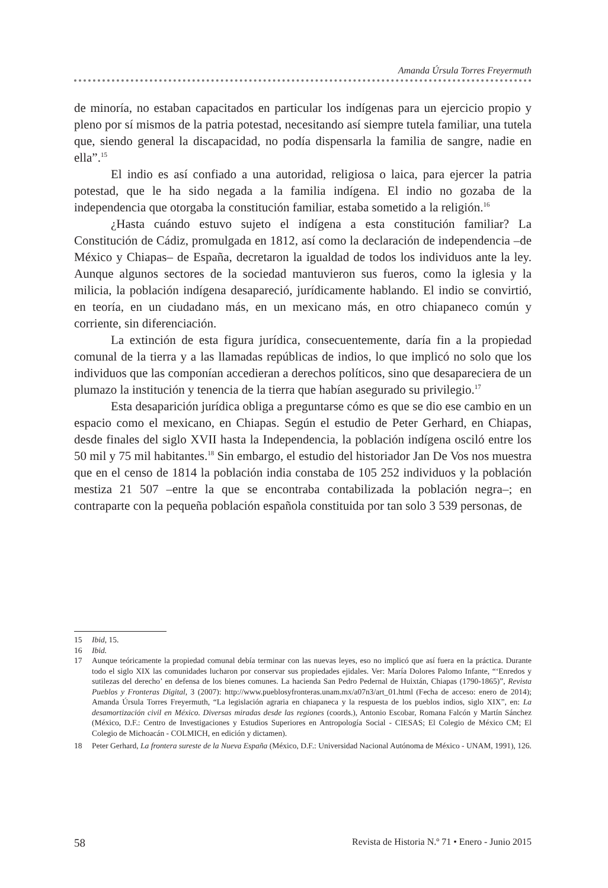Amanda Úrsula Torres Freyermuth
de minoría, no estaban capacitados en particular los indígenas para un ejercicio propio y pleno por sí mismos de la patria potestad, necesitando así siempre tutela familiar, una tutela que, siendo general la discapacidad, no podía dispensarla la familia de sangre, nadie en ella”.<sup>15</sup>
El indio es así confiado a una autoridad, religiosa o laica, para ejercer la patria potestad, que le ha sido negada a la familia indígena. El indio no gozaba de la independencia que otorgaba la constitución familiar, estaba sometido a la religión.<sup>16</sup>
¿Hasta cuándo estuvo sujeto el indígena a esta constitución familiar? La Constitución de Cádiz, promulgada en 1812, así como la declaración de independencia –de México y Chiapas– de España, decretaron la igualdad de todos los individuos ante la ley. Aunque algunos sectores de la sociedad mantuvieron sus fueros, como la iglesia y la milicia, la población indígena desapareció, jurídicamente hablando. El indio se convirtió, en teoría, en un ciudadano más, en un mexicano más, en otro chiapaneco común y corriente, sin diferenciación.
La extinción de esta figura jurídica, consecuentemente, daría fin a la propiedad comunal de la tierra y a las llamadas repúblicas de indios, lo que implicó no solo que los individuos que las componían accedieran a derechos políticos, sino que desapareciera de un plumazo la institución y tenencia de la tierra que habían asegurado su privilegio.<sup>17</sup>
Esta desaparición jurídica obliga a preguntarse cómo es que se dio ese cambio en un espacio como el mexicano, en Chiapas. Según el estudio de Peter Gerhard, en Chiapas, desde finales del siglo XVII hasta la Independencia, la población indígena osciló entre los 50 mil y 75 mil habitantes.<sup>18</sup> Sin embargo, el estudio del historiador Jan De Vos nos muestra que en el censo de 1814 la población india constaba de 105 252 individuos y la población mestiza 21 507 –entre la que se encontraba contabilizada la población negra–; en contraparte con la pequeña población española constituida por tan solo 3 539 personas, de
15 Ibid, 15.
16 Ibid.
17 Aunque teóricamente la propiedad comunal debía terminar con las nuevas leyes, eso no implicó que así fuera en la práctica. Durante todo el siglo XIX las comunidades lucharon por conservar sus propiedades ejidales. Ver: María Dolores Palomo Infante, “‘Enredos y sutilezas del derecho’ en defensa de los bienes comunes. La hacienda San Pedro Pedernal de Huixtán, Chiapas (1790-1865)”, Revista Pueblos y Fronteras Digital, 3 (2007): http://www.pueblosyfronteras.unam.mx/a07n3/art_01.html (Fecha de acceso: enero de 2014); Amanda Úrsula Torres Freyermuth, “La legislación agraria en chiapaneca y la respuesta de los pueblos indios, siglo XIX”, en: La desamortización civil en México. Diversas miradas desde las regiones (coords.), Antonio Escobar, Romana Falcón y Martín Sánchez (México, D.F.: Centro de Investigaciones y Estudios Superiores en Antropología Social - CIESAS; El Colegio de México CM; El Colegio de Michoacán - COLMICH, en edición y dictamen).
18 Peter Gerhard, La frontera sureste de la Nueva España (México, D.F.: Universidad Nacional Autónoma de México - UNAM, 1991), 126.
58 Revista de Historia N.º 71 • Enero - Junio 2015